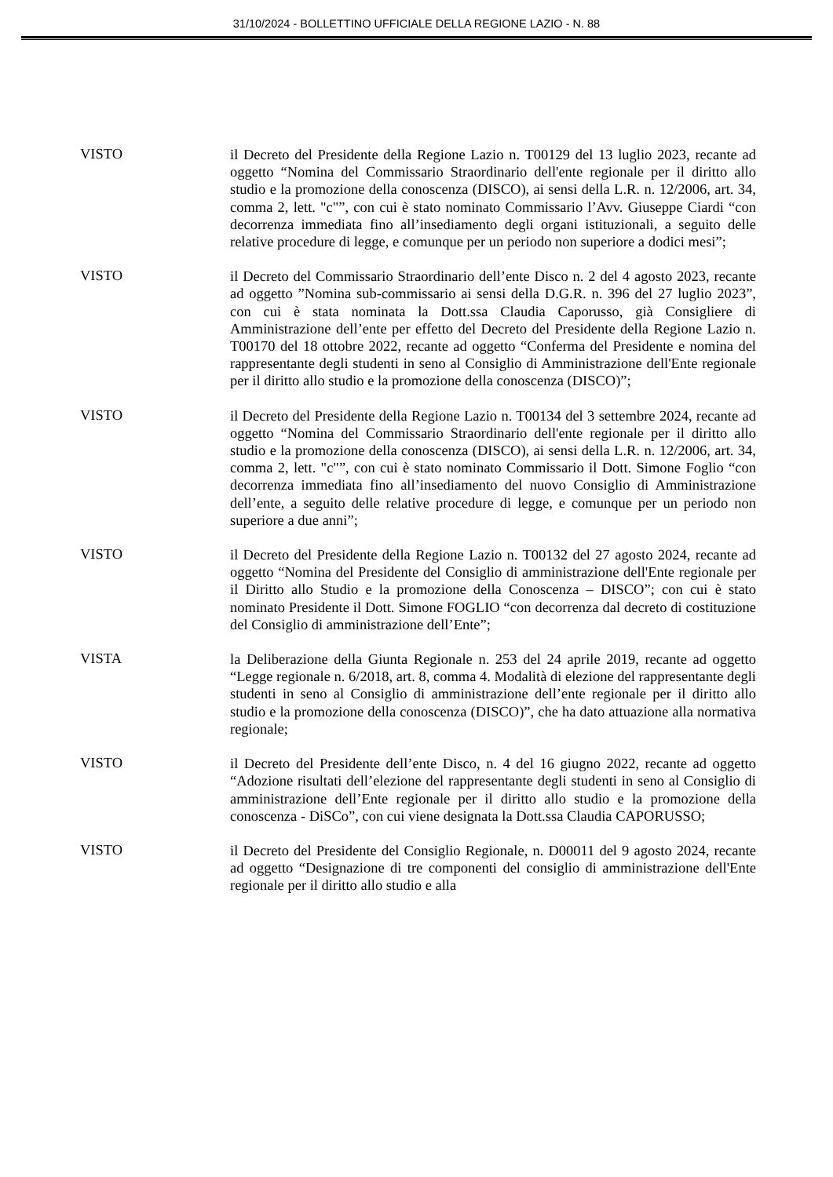31/10/2024 - BOLLETTINO UFFICIALE DELLA REGIONE LAZIO - N. 88
VISTO
il Decreto del Presidente della Regione Lazio n. T00129 del 13 luglio 2023, recante ad oggetto “Nomina del Commissario Straordinario dell'ente regionale per il diritto allo studio e la promozione della conoscenza (DISCO), ai sensi della L.R. n. 12/2006, art. 34, comma 2, lett. "c"”, con cui è stato nominato Commissario l’Avv. Giuseppe Ciardi “con decorrenza immediata fino all’insediamento degli organi istituzionali, a seguito delle relative procedure di legge, e comunque per un periodo non superiore a dodici mesi”;
VISTO
il Decreto del Commissario Straordinario dell’ente Disco n. 2 del 4 agosto 2023, recante ad oggetto ”Nomina sub-commissario ai sensi della D.G.R. n. 396 del 27 luglio 2023”, con cui è stata nominata la Dott.ssa Claudia Caporusso, già Consigliere di Amministrazione dell’ente per effetto del Decreto del Presidente della Regione Lazio n. T00170 del 18 ottobre 2022, recante ad oggetto “Conferma del Presidente e nomina del rappresentante degli studenti in seno al Consiglio di Amministrazione dell'Ente regionale per il diritto allo studio e la promozione della conoscenza (DISCO)”;
VISTO
il Decreto del Presidente della Regione Lazio n. T00134 del 3 settembre 2024, recante ad oggetto “Nomina del Commissario Straordinario dell'ente regionale per il diritto allo studio e la promozione della conoscenza (DISCO), ai sensi della L.R. n. 12/2006, art. 34, comma 2, lett. "c"”, con cui è stato nominato Commissario il Dott. Simone Foglio “con decorrenza immediata fino all’insediamento del nuovo Consiglio di Amministrazione dell’ente, a seguito delle relative procedure di legge, e comunque per un periodo non superiore a due anni”;
VISTO
il Decreto del Presidente della Regione Lazio n. T00132 del 27 agosto 2024, recante ad oggetto “Nomina del Presidente del Consiglio di amministrazione dell'Ente regionale per il Diritto allo Studio e la promozione della Conoscenza – DISCO”; con cui è stato nominato Presidente il Dott. Simone FOGLIO “con decorrenza dal decreto di costituzione del Consiglio di amministrazione dell’Ente”;
VISTA
la Deliberazione della Giunta Regionale n. 253 del 24 aprile 2019, recante ad oggetto “Legge regionale n. 6/2018, art. 8, comma 4. Modalità di elezione del rappresentante degli studenti in seno al Consiglio di amministrazione dell’ente regionale per il diritto allo studio e la promozione della conoscenza (DISCO)”, che ha dato attuazione alla normativa regionale;
VISTO
il Decreto del Presidente dell’ente Disco, n. 4 del 16 giugno 2022, recante ad oggetto “Adozione risultati dell’elezione del rappresentante degli studenti in seno al Consiglio di amministrazione dell’Ente regionale per il diritto allo studio e la promozione della conoscenza - DiSCo”, con cui viene designata la Dott.ssa Claudia CAPORUSSO;
VISTO
il Decreto del Presidente del Consiglio Regionale, n. D00011 del 9 agosto 2024, recante ad oggetto “Designazione di tre componenti del consiglio di amministrazione dell'Ente regionale per il diritto allo studio e alla